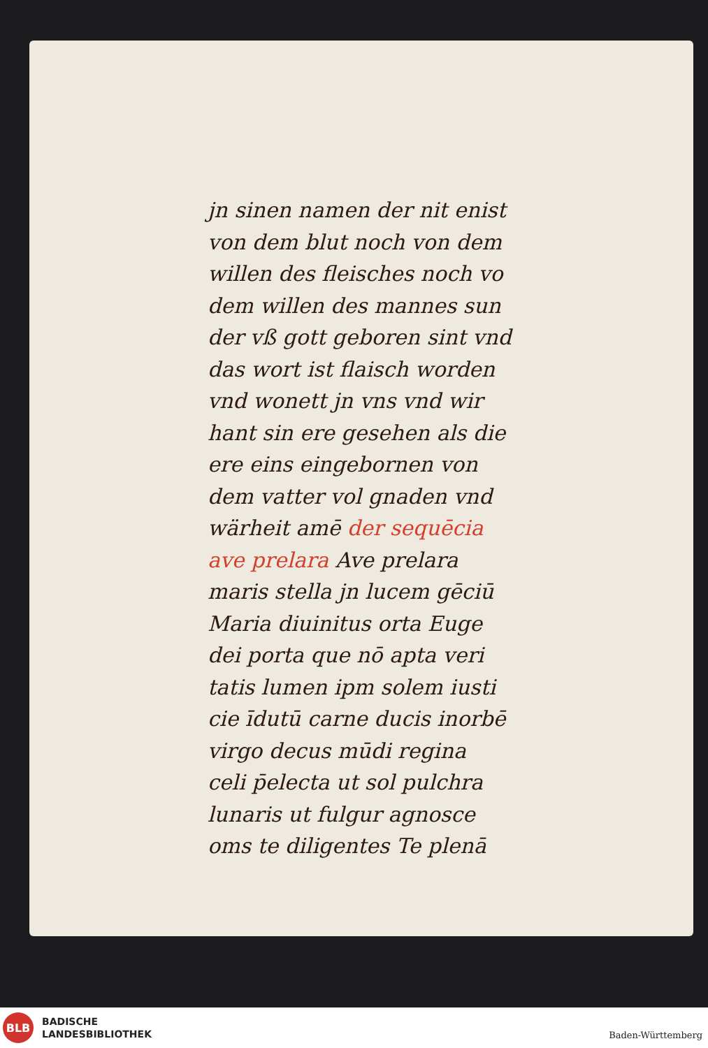jn sinen namen der nit enist
von dem blut noch von dem
willen des fleisches noch vo
dem willen des mannes sun
der vß gott geboren sint vnd
das wort ist flaisch worden
vnd wonett jn vns vnd wir
hant sin ere gesehen als die
ere eins eingebornen von
dem vatter vol gnaden vnd
wärheit amē der sequēcia
ave prelara Ave prelara
maris stella jn lucem gēciū
Maria diuinitus orta Euge
dei porta que nō apta veri
tatis lumen ipm solem iusti
cie īdutū carne ducis inorbē
virgo decus mūdi regina
celi p̄electa ut sol pulchra
lunaris ut fulgur agnosce
oms te diligentes Te plenā
BLB
BADISCHE
LANDESBIBLIOTHEK
Baden-Württemberg